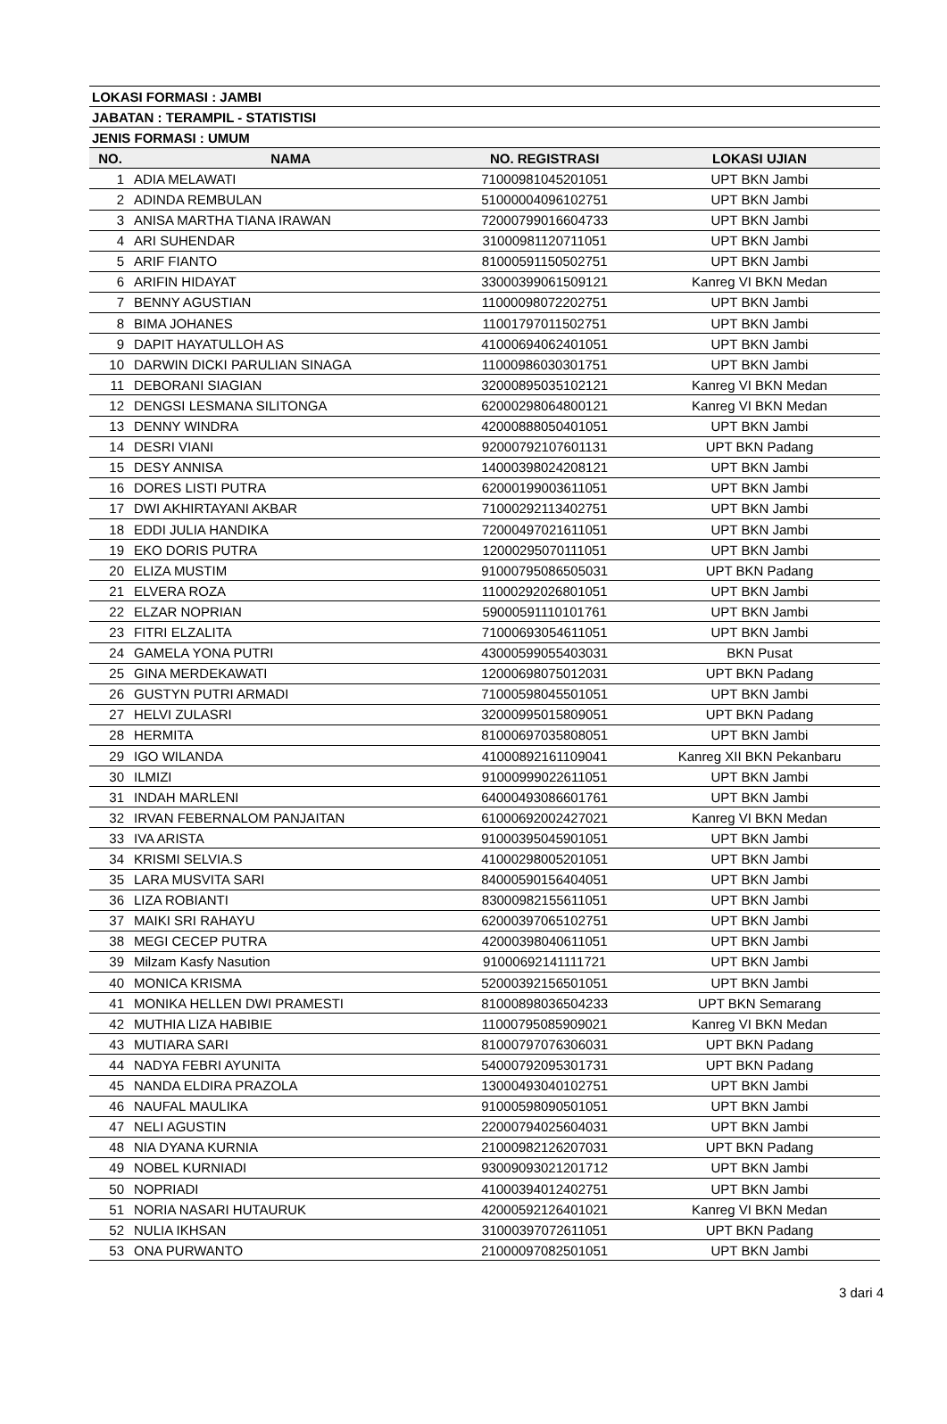| LOKASI FORMASI : JAMBI | | | |
| JABATAN : TERAMPIL - STATISTISI | | | |
| JENIS FORMASI : UMUM | | | |
| NO. | NAMA | NO. REGISTRASI | LOKASI UJIAN |
| 1 | ADIA MELAWATI | 71000981045201051 | UPT BKN Jambi |
| 2 | ADINDA REMBULAN | 51000004096102751 | UPT BKN Jambi |
| 3 | ANISA MARTHA TIANA IRAWAN | 72000799016604733 | UPT BKN Jambi |
| 4 | ARI SUHENDAR | 31000981120711051 | UPT BKN Jambi |
| 5 | ARIF FIANTO | 81000591150502751 | UPT BKN Jambi |
| 6 | ARIFIN HIDAYAT | 33000399061509121 | Kanreg VI BKN Medan |
| 7 | BENNY AGUSTIAN | 11000098072202751 | UPT BKN Jambi |
| 8 | BIMA JOHANES | 11001797011502751 | UPT BKN Jambi |
| 9 | DAPIT HAYATULLOH AS | 41000694062401051 | UPT BKN Jambi |
| 10 | DARWIN DICKI PARULIAN SINAGA | 11000986030301751 | UPT BKN Jambi |
| 11 | DEBORANI SIAGIAN | 32000895035102121 | Kanreg VI BKN Medan |
| 12 | DENGSI LESMANA SILITONGA | 62000298064800121 | Kanreg VI BKN Medan |
| 13 | DENNY WINDRA | 42000888050401051 | UPT BKN Jambi |
| 14 | DESRI VIANI | 92000792107601131 | UPT BKN Padang |
| 15 | DESY ANNISA | 14000398024208121 | UPT BKN Jambi |
| 16 | DORES LISTI PUTRA | 62000199003611051 | UPT BKN Jambi |
| 17 | DWI AKHIRTAYANI AKBAR | 71000292113402751 | UPT BKN Jambi |
| 18 | EDDI JULIA HANDIKA | 72000497021611051 | UPT BKN Jambi |
| 19 | EKO DORIS PUTRA | 12000295070111051 | UPT BKN Jambi |
| 20 | ELIZA MUSTIM | 91000795086505031 | UPT BKN Padang |
| 21 | ELVERA ROZA | 11000292026801051 | UPT BKN Jambi |
| 22 | ELZAR NOPRIAN | 59000591110101761 | UPT BKN Jambi |
| 23 | FITRI ELZALITA | 71000693054611051 | UPT BKN Jambi |
| 24 | GAMELA YONA PUTRI | 43000599055403031 | BKN Pusat |
| 25 | GINA MERDEKAWATI | 12000698075012031 | UPT BKN Padang |
| 26 | GUSTYN PUTRI ARMADI | 71000598045501051 | UPT BKN Jambi |
| 27 | HELVI ZULASRI | 32000995015809051 | UPT BKN Padang |
| 28 | HERMITA | 81000697035808051 | UPT BKN Jambi |
| 29 | IGO WILANDA | 41000892161109041 | Kanreg XII BKN Pekanbaru |
| 30 | ILMIZI | 91000999022611051 | UPT BKN Jambi |
| 31 | INDAH MARLENI | 64000493086601761 | UPT BKN Jambi |
| 32 | IRVAN FEBERNALOM PANJAITAN | 61000692002427021 | Kanreg VI BKN Medan |
| 33 | IVA ARISTA | 91000395045901051 | UPT BKN Jambi |
| 34 | KRISMI SELVIA.S | 41000298005201051 | UPT BKN Jambi |
| 35 | LARA MUSVITA SARI | 84000590156404051 | UPT BKN Jambi |
| 36 | LIZA ROBIANTI | 83000982155611051 | UPT BKN Jambi |
| 37 | MAIKI SRI RAHAYU | 62000397065102751 | UPT BKN Jambi |
| 38 | MEGI CECEP PUTRA | 42000398040611051 | UPT BKN Jambi |
| 39 | Milzam Kasfy Nasution | 91000692141111721 | UPT BKN Jambi |
| 40 | MONICA KRISMA | 52000392156501051 | UPT BKN Jambi |
| 41 | MONIKA HELLEN DWI PRAMESTI | 81000898036504233 | UPT BKN Semarang |
| 42 | MUTHIA LIZA HABIBIE | 11000795085909021 | Kanreg VI BKN Medan |
| 43 | MUTIARA SARI | 81000797076306031 | UPT BKN Padang |
| 44 | NADYA FEBRI AYUNITA | 54000792095301731 | UPT BKN Padang |
| 45 | NANDA ELDIRA PRAZOLA | 13000493040102751 | UPT BKN Jambi |
| 46 | NAUFAL MAULIKA | 91000598090501051 | UPT BKN Jambi |
| 47 | NELI AGUSTIN | 22000794025604031 | UPT BKN Jambi |
| 48 | NIA DYANA KURNIA | 21000982126207031 | UPT BKN Padang |
| 49 | NOBEL KURNIADI | 93009093021201712 | UPT BKN Jambi |
| 50 | NOPRIADI | 41000394012402751 | UPT BKN Jambi |
| 51 | NORIA NASARI HUTAURUK | 42000592126401021 | Kanreg VI BKN Medan |
| 52 | NULIA IKHSAN | 31000397072611051 | UPT BKN Padang |
| 53 | ONA PURWANTO | 21000097082501051 | UPT BKN Jambi |
3 dari 4